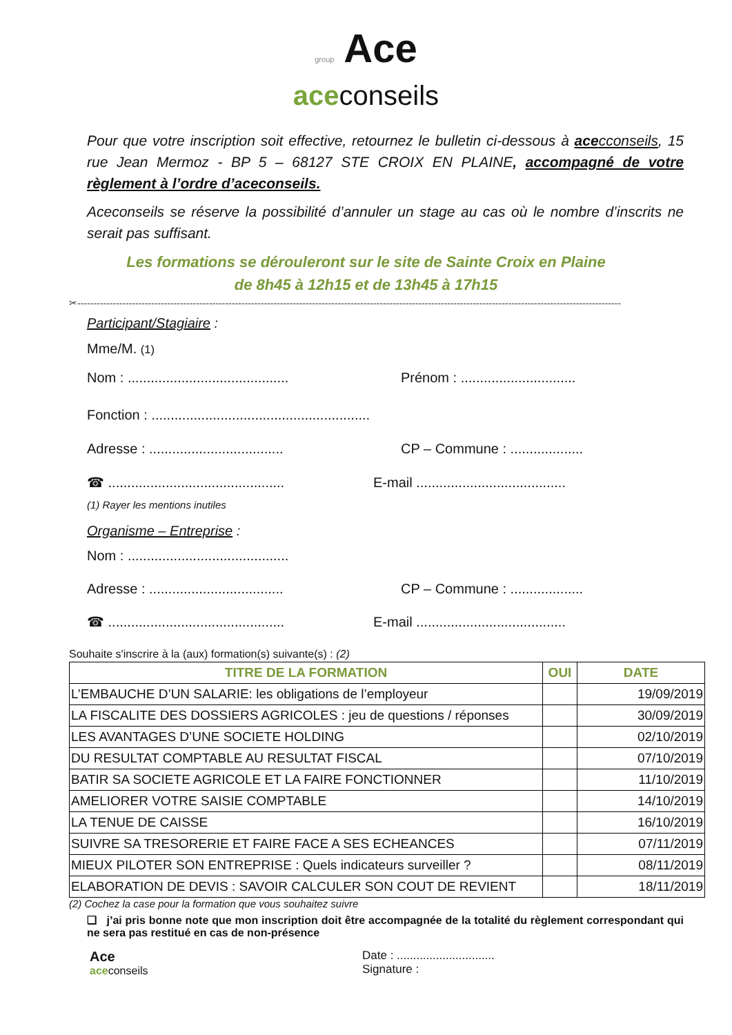group Ace
aceconseils
Pour que votre inscription soit effective, retournez le bulletin ci-dessous à ace cconseils, 15 rue Jean Mermoz - BP 5 – 68127 STE CROIX EN PLAINE, accompagné de votre règlement à l’ordre d’aceconseils.
Aceconseils se réserve la possibilité d’annuler un stage au cas où le nombre d’inscrits ne serait pas suffisant.
Les formations se dérouleront sur le site de Sainte Croix en Plaine
de 8h45 à 12h15 et de 13h45 à 17h15
✂-------------------------------------------------------------------------------------------------------------------------------------------------------------------------
Participant/Stagiaire :
Mme/M. (1)
Nom : .......................................... Prénom : ..............................
Fonction : .........................................................
Adresse : ................................... CP – Commune : ...................
☎ .............................................. E-mail .......................................
(1) Rayer les mentions inutiles
Organisme – Entreprise :
Nom : ..........................................
Adresse : ................................... CP – Commune : ...................
☎ .............................................. E-mail .......................................
Souhaite s'inscrire à la (aux) formation(s) suivante(s) : (2)
| TITRE DE LA FORMATION | OUI | DATE |
| --- | --- | --- |
| L’EMBAUCHE D’UN SALARIE: les obligations de l’employeur | | 19/09/2019 |
| LA FISCALITE DES DOSSIERS AGRICOLES : jeu de questions / réponses | | 30/09/2019 |
| LES AVANTAGES D’UNE SOCIETE HOLDING | | 02/10/2019 |
| DU RESULTAT COMPTABLE AU RESULTAT FISCAL | | 07/10/2019 |
| BATIR SA SOCIETE AGRICOLE ET LA FAIRE FONCTIONNER | | 11/10/2019 |
| AMELIORER VOTRE SAISIE COMPTABLE | | 14/10/2019 |
| LA TENUE DE CAISSE | | 16/10/2019 |
| SUIVRE SA TRESORERIE ET FAIRE FACE A SES ECHEANCES | | 07/11/2019 |
| MIEUX PILOTER SON ENTREPRISE : Quels indicateurs surveiller ? | | 08/11/2019 |
| ELABORATION DE DEVIS : SAVOIR CALCULER SON COUT DE REVIENT | | 18/11/2019 |
(2) Cochez la case pour la formation que vous souhaitez suivre
❏ j’ai pris bonne note que mon inscription doit être accompagnée de la totalité du règlement correspondant qui ne sera pas restitué en cas de non-présence
Ace
aceconseils
Date : ..............................
Signature :